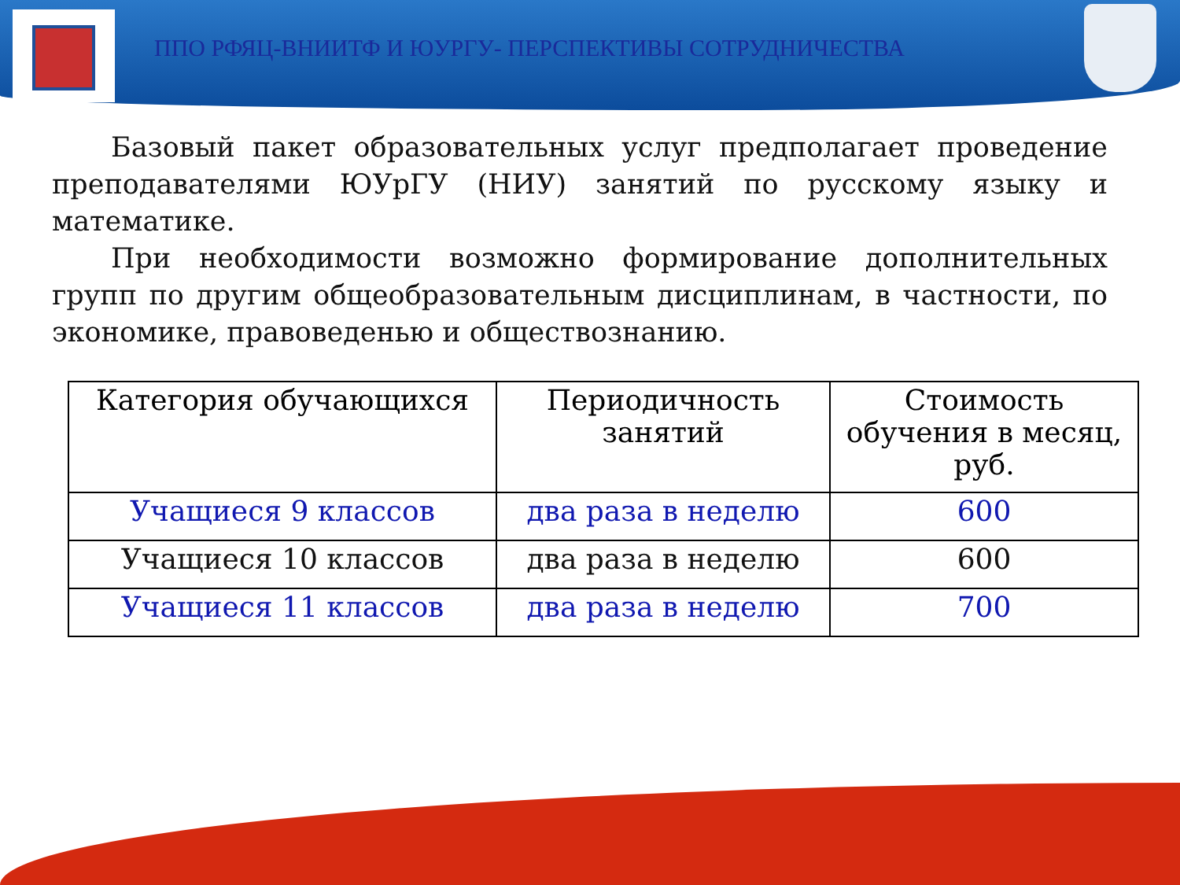ППО РФЯЦ-ВНИИТФ И ЮУРГУ- ПЕРСПЕКТИВЫ СОТРУДНИЧЕСТВА
Базовый пакет образовательных услуг предполагает проведение преподавателями ЮУрГУ (НИУ) занятий по русскому языку и математике.
При необходимости возможно формирование дополнительных групп по другим общеобразовательным дисциплинам, в частности, по экономике, правоведенью и обществознанию.
| Категория обучающихся | Периодичность занятий | Стоимость обучения в месяц, руб. |
| --- | --- | --- |
| Учащиеся 9 классов | два раза в неделю | 600 |
| Учащиеся 10 классов | два раза в неделю | 600 |
| Учащиеся 11 классов | два раза в неделю | 700 |